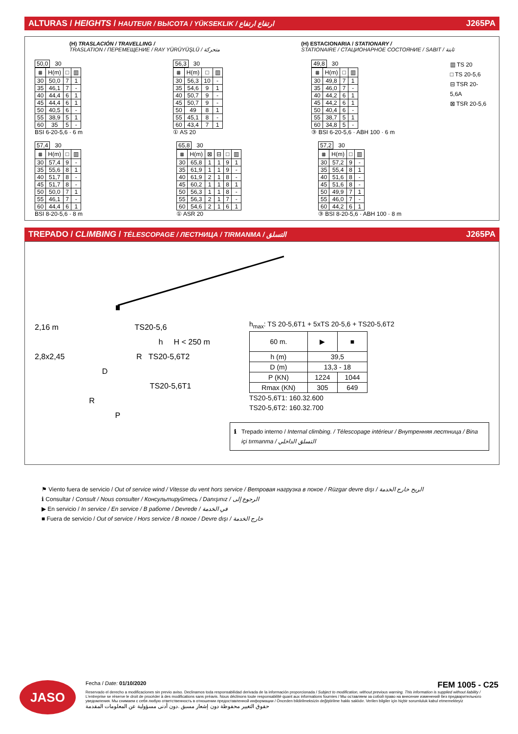ALTURAS / HEIGHTS / HAUTEUR / ВЫСОТА / YÜKSEKLIK / ارتفاع ارتفاع J265PA
(H) TRASLACIÓN / TRAVELLING /
TRASLATION / ПЕРЕМЕЩЕНИЕ / RAY YÜRÜYÜŞLÜ / متحركة
(H) ESTACIONARIA / STATIONARY /
STATIONAIRE / СТАЦИОНАРНОЕ СОСТОЯНИЕ / SABIT / ثابتة
50,0 30
| ⩩ | H(m) | □ | ▥ |
| --- | --- | --- | --- |
| 30 | 50,0 | 7 | 1 |
| 35 | 46,1 | 7 | - |
| 40 | 44,4 | 6 | 1 |
| 45 | 44,4 | 6 | 1 |
| 50 | 40,5 | 6 | - |
| 55 | 38,9 | 5 | 1 |
| 60 | 35 | 5 | - |
BSI 6-20-5,6 · 6 m
56,3 30
| ⩩ | H(m) | □ | ▥ |
| --- | --- | --- | --- |
| 30 | 56,3 | 10 | - |
| 35 | 54,6 | 9 | 1 |
| 40 | 50,7 | 9 | - |
| 45 | 50,7 | 9 | - |
| 50 | 49 | 8 | 1 |
| 55 | 45,1 | 8 | - |
| 60 | 43,4 | 7 | 1 |
① AS 20
49,8 30
| ⩩ | H(m) | □ | ▥ |
| --- | --- | --- | --- |
| 30 | 49,8 | 7 | 1 |
| 35 | 46,0 | 7 | - |
| 40 | 44,2 | 6 | 1 |
| 45 | 44,2 | 6 | 1 |
| 50 | 40,4 | 6 | - |
| 55 | 38,7 | 5 | 1 |
| 60 | 34,8 | 5 | - |
③ BSI 6-20-5,6 · ABH 100 · 6 m
▥ TS 20
□ TS 20-5,6
⊟ TSR 20-5,6A
⊠ TSR 20-5,6
57,4 30
| ⩩ | H(m) | □ | ▥ |
| --- | --- | --- | --- |
| 30 | 57,4 | 9 | - |
| 35 | 55,6 | 8 | 1 |
| 40 | 51,7 | 8 | - |
| 45 | 51,7 | 8 | - |
| 50 | 50,0 | 7 | 1 |
| 55 | 46,1 | 7 | - |
| 60 | 44,4 | 6 | 1 |
BSI 8-20-5,6 · 8 m
65,8 30
| ⩩ | H(m) | ⊠ | ⊟ | □ | ▥ |
| --- | --- | --- | --- | --- | --- |
| 30 | 65,8 | 1 | 1 | 9 | 1 |
| 35 | 61,9 | 1 | 1 | 9 | - |
| 40 | 61,9 | 2 | 1 | 8 | - |
| 45 | 60,2 | 1 | 1 | 8 | 1 |
| 50 | 56,3 | 1 | 1 | 8 | - |
| 55 | 56,3 | 2 | 1 | 7 | - |
| 60 | 54,6 | 2 | 1 | 6 | 1 |
① ASR 20
57,2 30
| ⩩ | H(m) | □ | ▥ |
| --- | --- | --- | --- |
| 30 | 57,2 | 9 | - |
| 35 | 55,4 | 8 | 1 |
| 40 | 51,6 | 8 | - |
| 45 | 51,6 | 8 | - |
| 50 | 49,9 | 7 | 1 |
| 55 | 46,0 | 7 | - |
| 60 | 44,2 | 6 | 1 |
③ BSI 8-20-5,6 · ABH 100 · 8 m
TREPADO / CLIMBING / TÉLESCOPAGE / ЛЕСТНИЦА / TIRMANMA / التسلق J265PA
2,16 m TS20-5,6
h H < 250 m
2,8x2,45 R TS20-5,6T2
D
TS20-5,6T1
R
P
h<sub>max</sub>: TS 20-5,6T1 + 5xTS 20-5,6 + TS20-5,6T2
| 60 m. | ▶ | ■ |
| h (m) | 39,5 | |
| D (m) | 13,3 - 18 | |
| P (KN) | 1224 | 1044 |
| Rmax (KN) | 305 | 649 |
TS20-5,6T1: 160.32.600
TS20-5,6T2: 160.32.700
ℹ Trepado interno / Internal climbing. / Télescopage intérieur / Внутренняя лестница / Bina içi tırmanma / التسلق الداخلي
⚑ Viento fuera de servicio / Out of service wind / Vitesse du vent hors service / Ветровая нагрузка в покое / Rüzgar devre dışı / الريح خارج الخدمة
ℹ Consultar / Consult / Nous consulter / Консультируйтесь / Danışınız / الرجوع إلى
▶ En servicio / In service / En service / В работе / Devrede / في الخدمة
■ Fuera de servicio / Out of service / Hors service / В покое / Devre dışı / خارج الخدمة
JASO
Fecha / Date: 01/10/2020 FEM 1005 - C25
Reservado el derecho a modificaciones sin previo aviso. Declinamos toda responsabilidad derivada de la información proporcionada / Subject to modification, without previous warning. This information is supplied without liability / L'entreprise se réserve le droit de procéder à des modifications sans préavis. Nous déclinons toute responsabilité quant aux informations fournies / Мы оставляем за собой право на внесение изменений без предварительного уведомления. Мы снимаем с себя любую ответственность в отношении предоставленной информации / Önceden bildirilmeksizin değiştirilme hakkı saklıdır. Verilen bilgiler için hiçbir sorumluluk kabul etmemekteyiz
حقوق التغيير محفوظة دون إشعار مسبق .دون أدنى مسؤولية عن المعلومات المقدمة